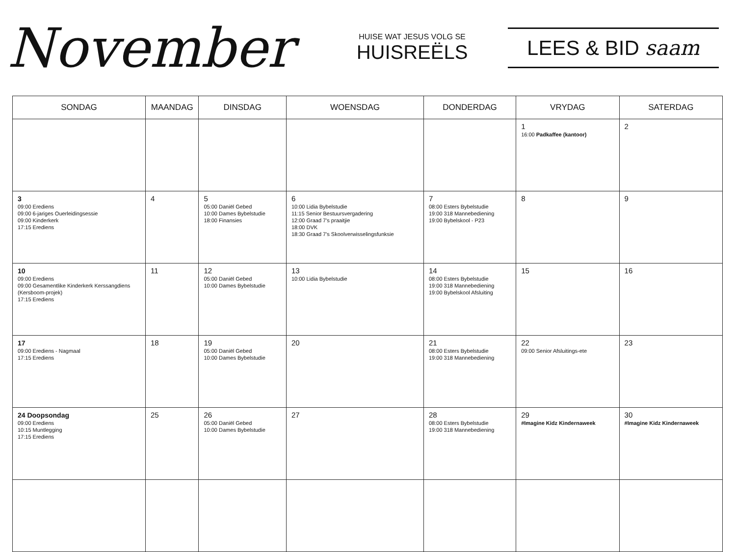November
HUISE WAT JESUS VOLG SE
HUISREËLS
LEES & BID saam
| SONDAG | MAANDAG | DINSDAG | WOENSDAG | DONDERDAG | VRYDAG | SATERDAG |
| --- | --- | --- | --- | --- | --- | --- |
| | | | | | 1 16:00 Padkaffee (kantoor) | 2 |
| 3 09:00 Erediens 09:00 6-jariges Ouerleidingsessie 09:00 Kinderkerk 17:15 Erediens | 4 | 5 05:00 Daniël Gebed 10:00 Dames Bybelstudie 18:00 Finansies | 6 10:00 Lidia Bybelstudie 11:15 Senior Bestuursvergadering 12:00 Graad 7's praaitjie 18:00 DVK 18:30 Graad 7's Skoolverwisselingsfunksie | 7 08:00 Esters Bybelstudie 19:00 318 Mannebediening 19:00 Bybelskool - P23 | 8 | 9 |
| 10 09:00 Erediens 09:00 Gesamentlike Kinderkerk Kerssangdiens (Kersboom-projek) 17:15 Erediens | 11 | 12 05:00 Daniël Gebed 10:00 Dames Bybelstudie | 13 10:00 Lidia Bybelstudie | 14 08:00 Esters Bybelstudie 19:00 318 Mannebediening 19:00 Bybelskool Afsluiting | 15 | 16 |
| 17 09:00 Erediens - Nagmaal 17:15 Erediens | 18 | 19 05:00 Daniël Gebed 10:00 Dames Bybelstudie | 20 | 21 08:00 Esters Bybelstudie 19:00 318 Mannebediening | 22 09:00 Senior Afsluitings-ete | 23 |
| 24 Doopsondag 09:00 Erediens 10:15 Muntlegging 17:15 Erediens | 25 | 26 05:00 Daniël Gebed 10:00 Dames Bybelstudie | 27 | 28 08:00 Esters Bybelstudie 19:00 318 Mannebediening | 29 #Imagine Kidz Kindernaweek | 30 #Imagine Kidz Kindernaweek |